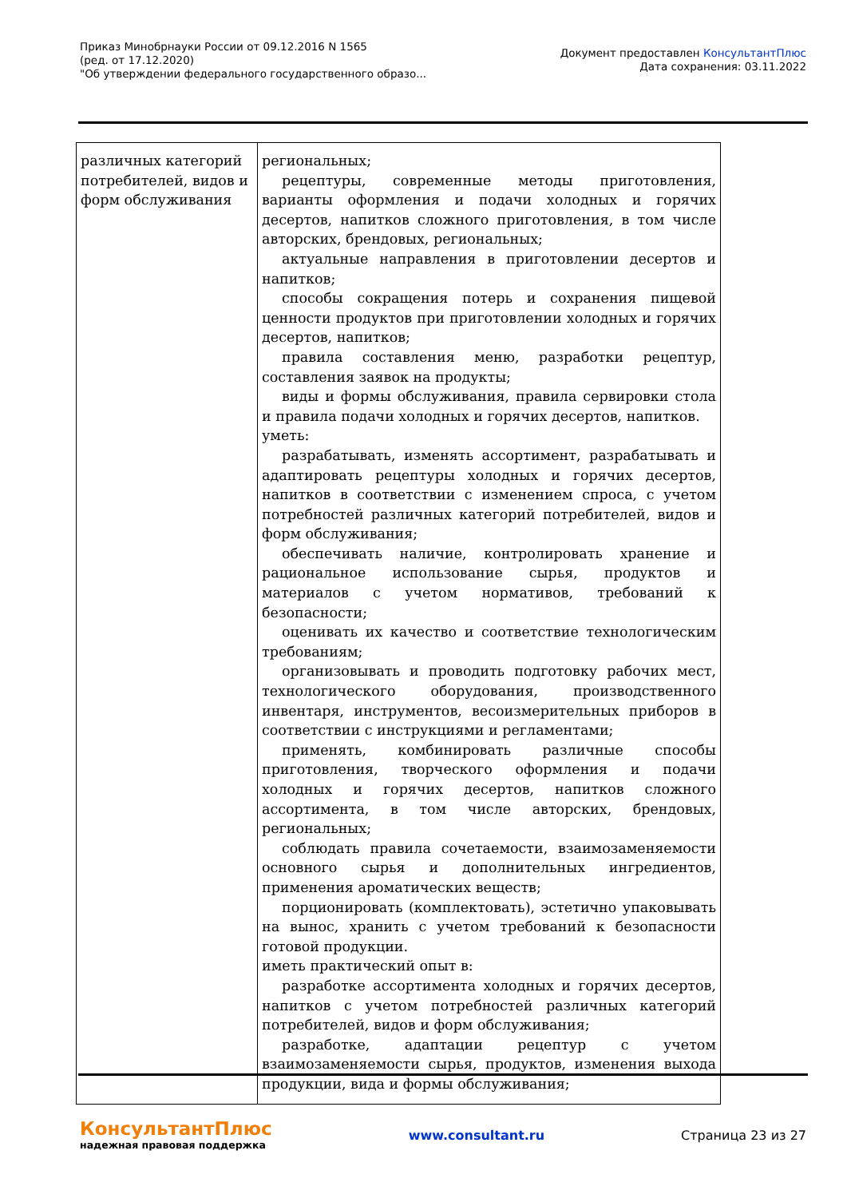Приказ Минобрнауки России от 09.12.2016 N 1565
(ред. от 17.12.2020)
"Об утверждении федерального государственного образо...
Документ предоставлен КонсультантПлюс
Дата сохранения: 03.11.2022
| различных категорий потребителей, видов и форм обслуживания | региональных; рецептуры, современные методы приготовления, варианты оформления и подачи холодных и горячих десертов, напитков сложного приготовления, в том числе авторских, брендовых, региональных; актуальные направления в приготовлении десертов и напитков; способы сокращения потерь и сохранения пищевой ценности продуктов при приготовлении холодных и горячих десертов, напитков; правила составления меню, разработки рецептур, составления заявок на продукты; виды и формы обслуживания, правила сервировки стола и правила подачи холодных и горячих десертов, напитков. уметь: разрабатывать, изменять ассортимент, разрабатывать и адаптировать рецептуры холодных и горячих десертов, напитков в соответствии с изменением спроса, с учетом потребностей различных категорий потребителей, видов и форм обслуживания; обеспечивать наличие, контролировать хранение и рациональное использование сырья, продуктов и материалов с учетом нормативов, требований к безопасности; оценивать их качество и соответствие технологическим требованиям; организовывать и проводить подготовку рабочих мест, технологического оборудования, производственного инвентаря, инструментов, весоизмерительных приборов в соответствии с инструкциями и регламентами; применять, комбинировать различные способы приготовления, творческого оформления и подачи холодных и горячих десертов, напитков сложного ассортимента, в том числе авторских, брендовых, региональных; соблюдать правила сочетаемости, взаимозаменяемости основного сырья и дополнительных ингредиентов, применения ароматических веществ; порционировать (комплектовать), эстетично упаковывать на вынос, хранить с учетом требований к безопасности готовой продукции. иметь практический опыт в: разработке ассортимента холодных и горячих десертов, напитков с учетом потребностей различных категорий потребителей, видов и форм обслуживания; разработке, адаптации рецептур с учетом взаимозаменяемости сырья, продуктов, изменения выхода продукции, вида и формы обслуживания; |
КонсультантПлюс
надежная правовая поддержка
www.consultant.ru Страница 23 из 27